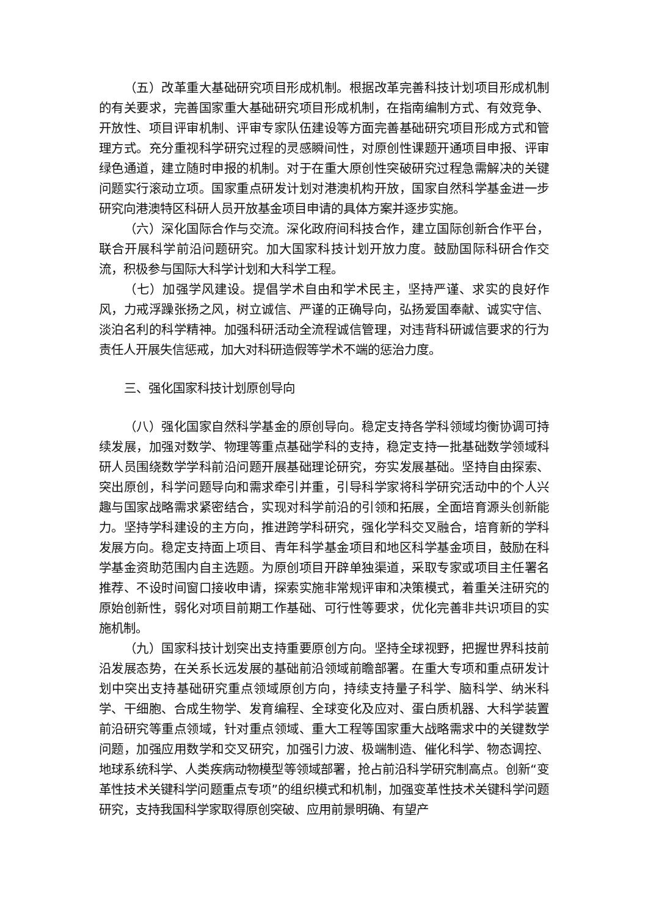（五）改革重大基础研究项目形成机制。根据改革完善科技计划项目形成机制的有关要求，完善国家重大基础研究项目形成机制，在指南编制方式、有效竞争、开放性、项目评审机制、评审专家队伍建设等方面完善基础研究项目形成方式和管理方式。充分重视科学研究过程的灵感瞬间性，对原创性课题开通项目申报、评审绿色通道，建立随时申报的机制。对于在重大原创性突破研究过程急需解决的关键问题实行滚动立项。国家重点研发计划对港澳机构开放，国家自然科学基金进一步研究向港澳特区科研人员开放基金项目申请的具体方案并逐步实施。
（六）深化国际合作与交流。深化政府间科技合作，建立国际创新合作平台，联合开展科学前沿问题研究。加大国家科技计划开放力度。鼓励国际科研合作交流，积极参与国际大科学计划和大科学工程。
（七）加强学风建设。提倡学术自由和学术民主，坚持严谨、求实的良好作风，力戒浮躁张扬之风，树立诚信、严谨的正确导向，弘扬爱国奉献、诚实守信、淡泊名利的科学精神。加强科研活动全流程诚信管理，对违背科研诚信要求的行为责任人开展失信惩戒，加大对科研造假等学术不端的惩治力度。
三、强化国家科技计划原创导向
（八）强化国家自然科学基金的原创导向。稳定支持各学科领域均衡协调可持续发展，加强对数学、物理等重点基础学科的支持，稳定支持一批基础数学领域科研人员围绕数学学科前沿问题开展基础理论研究，夯实发展基础。坚持自由探索、突出原创，科学问题导向和需求牵引并重，引导科学家将科学研究活动中的个人兴趣与国家战略需求紧密结合，实现对科学前沿的引领和拓展，全面培育源头创新能力。坚持学科建设的主方向，推进跨学科研究，强化学科交叉融合，培育新的学科发展方向。稳定支持面上项目、青年科学基金项目和地区科学基金项目，鼓励在科学基金资助范围内自主选题。为原创项目开辟单独渠道，采取专家或项目主任署名推荐、不设时间窗口接收申请，探索实施非常规评审和决策模式，着重关注研究的原始创新性，弱化对项目前期工作基础、可行性等要求，优化完善非共识项目的实施机制。
（九）国家科技计划突出支持重要原创方向。坚持全球视野，把握世界科技前沿发展态势，在关系长远发展的基础前沿领域前瞻部署。在重大专项和重点研发计划中突出支持基础研究重点领域原创方向，持续支持量子科学、脑科学、纳米科学、干细胞、合成生物学、发育编程、全球变化及应对、蛋白质机器、大科学装置前沿研究等重点领域，针对重点领域、重大工程等国家重大战略需求中的关键数学问题，加强应用数学和交叉研究，加强引力波、极端制造、催化科学、物态调控、地球系统科学、人类疾病动物模型等领域部署，抢占前沿科学研究制高点。创新“变革性技术关键科学问题重点专项”的组织模式和机制，加强变革性技术关键科学问题研究，支持我国科学家取得原创突破、应用前景明确、有望产